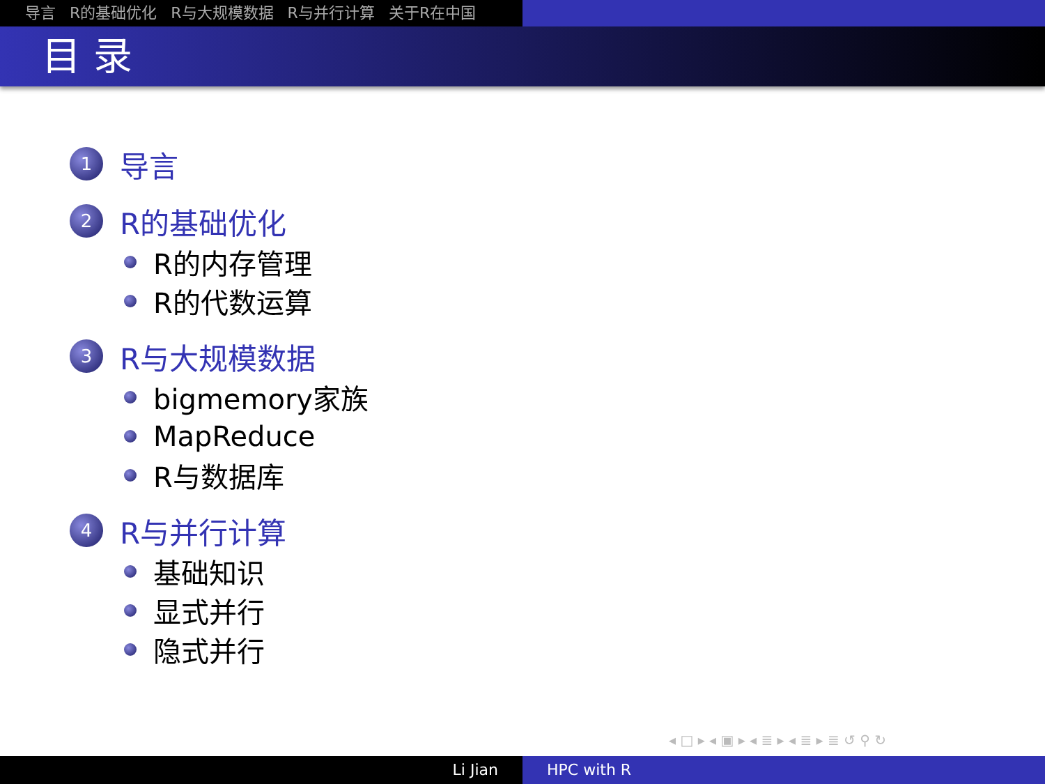导言 R的基础优化 R与大规模数据 R与并行计算 关于R在中国
目 录
1
导言
2
R的基础优化
R的内存管理
R的代数运算
3
R与大规模数据
bigmemory家族
MapReduce
R与数据库
4
R与并行计算
基础知识
显式并行
隐式并行
◂ □ ▸ ◂ ▣ ▸ ◂ ≣ ▸ ◂ ≣ ▸ ≣ ↺ ⚲ ↻
Li Jian HPC with R